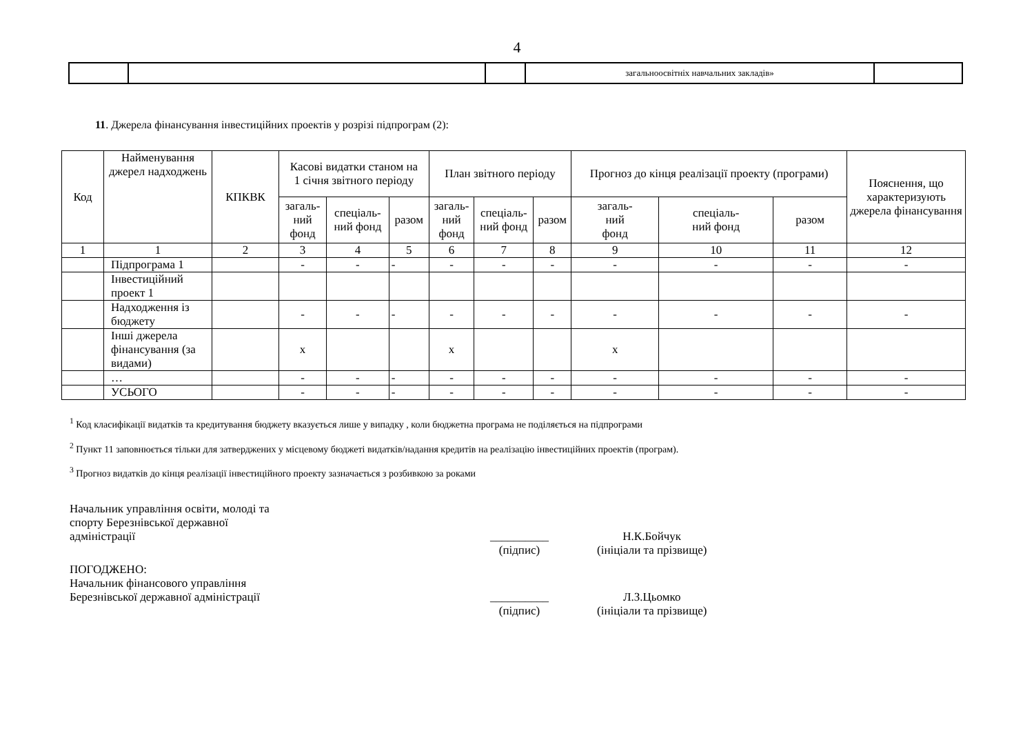4
| | | | загальноосвітніх навчальних закладів» | |
11. Джерела фінансування інвестиційних проектів у розрізі підпрограм (2):
| Код | Найменування джерел надходжень | КПКВК | Касові видатки станом на 1 січня звітного періоду | | | План звітного періоду | | | Прогноз до кінця реалізації проекту (програми) | | | Пояснення, що характеризують джерела фінансування |
| | | | загаль- ний фонд | спеціаль- ний фонд | разом | загаль- ний фонд | спеціаль- ний фонд | разом | загаль- ний фонд | спеціаль- ний фонд | разом | |
| 1 | 1 | 2 | 3 | 4 | 5 | 6 | 7 | 8 | 9 | 10 | 11 | 12 |
| | Підпрограма 1 | | - | - | - | - | - | - | - | - | - | - |
| | Інвестиційний проект 1 | | | | | | | | | | | |
| | Надходження із бюджету | | - | - | - | - | - | - | - | - | - | - |
| | Інші джерела фінансування (за видами) | | х | | | х | | | х | | | |
| | … | | - | - | - | - | - | - | - | - | - | - |
| | УСЬОГО | | - | - | - | - | - | - | - | - | - | - |
<sup>1</sup> Код класифікації видатків та кредитування бюджету вказується лише у випадку , коли бюджетна програма не поділяється на підпрограми
<sup>2</sup> Пункт 11 заповнюється тільки для затверджених у місцевому бюджеті видатків/надання кредитів на реалізацію інвестиційних проектів (програм).
<sup>3</sup> Прогноз видатків до кінця реалізації інвестиційного проекту зазначається з розбивкою за роками
Начальник управління освіти, молоді та спорту Березнівської державної адміністрації
__________
(підпис)
Н.К.Бойчук
(ініціали та прізвище)
ПОГОДЖЕНО:
Начальник фінансового управління Березнівської державної адміністрації
__________
(підпис)
Л.З.Цьомко
(ініціали та прізвище)